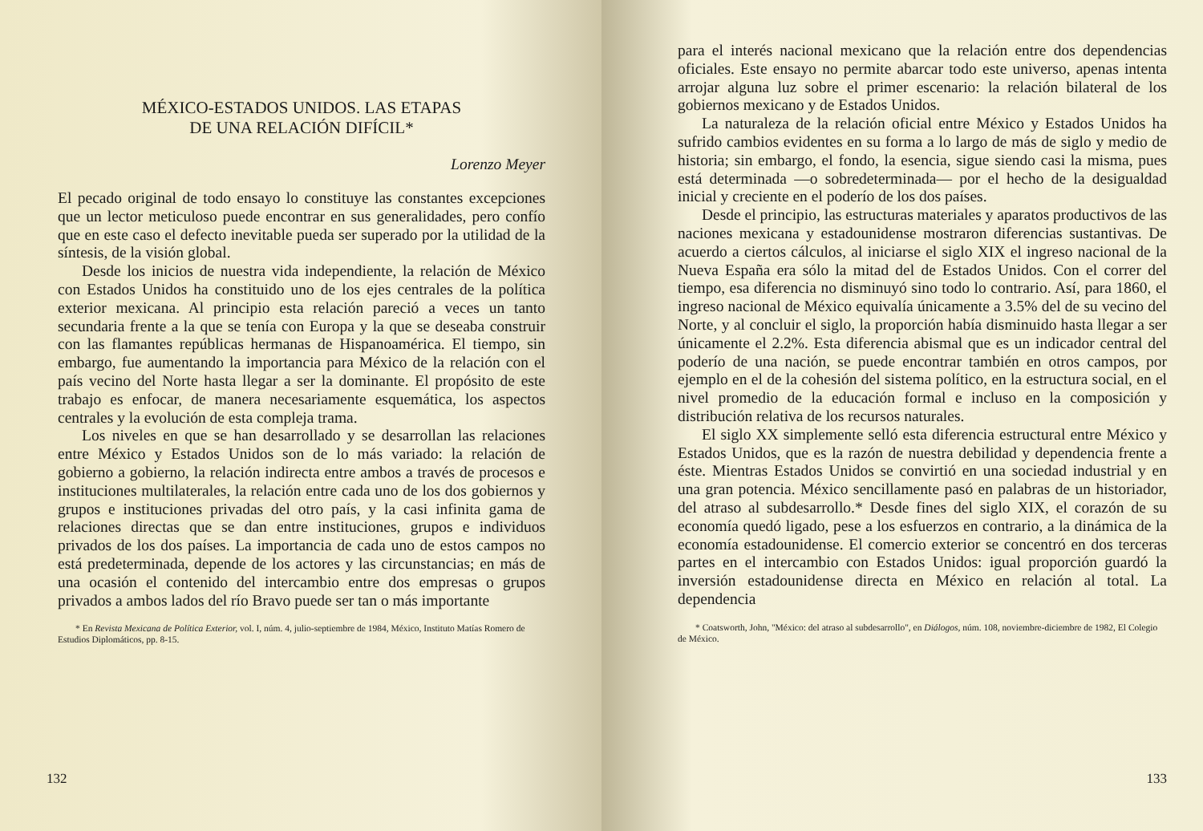MÉXICO-ESTADOS UNIDOS. LAS ETAPAS
DE UNA RELACIÓN DIFÍCIL*
Lorenzo Meyer
El pecado original de todo ensayo lo constituye las constantes excepciones que un lector meticuloso puede encontrar en sus generalidades, pero confío que en este caso el defecto inevitable pueda ser superado por la utilidad de la síntesis, de la visión global.
Desde los inicios de nuestra vida independiente, la relación de México con Estados Unidos ha constituido uno de los ejes centrales de la política exterior mexicana. Al principio esta relación pareció a veces un tanto secundaria frente a la que se tenía con Europa y la que se deseaba construir con las flamantes repúblicas hermanas de Hispanoamérica. El tiempo, sin embargo, fue aumentando la importancia para México de la relación con el país vecino del Norte hasta llegar a ser la dominante. El propósito de este trabajo es enfocar, de manera necesariamente esquemática, los aspectos centrales y la evolución de esta compleja trama.
Los niveles en que se han desarrollado y se desarrollan las relaciones entre México y Estados Unidos son de lo más variado: la relación de gobierno a gobierno, la relación indirecta entre ambos a través de procesos e instituciones multilaterales, la relación entre cada uno de los dos gobiernos y grupos e instituciones privadas del otro país, y la casi infinita gama de relaciones directas que se dan entre instituciones, grupos e individuos privados de los dos países. La importancia de cada uno de estos campos no está predeterminada, depende de los actores y las circunstancias; en más de una ocasión el contenido del intercambio entre dos empresas o grupos privados a ambos lados del río Bravo puede ser tan o más importante
* En Revista Mexicana de Política Exterior, vol. I, núm. 4, julio-septiembre de 1984, México, Instituto Matías Romero de Estudios Diplomáticos, pp. 8-15.
132
para el interés nacional mexicano que la relación entre dos dependencias oficiales. Este ensayo no permite abarcar todo este universo, apenas intenta arrojar alguna luz sobre el primer escenario: la relación bilateral de los gobiernos mexicano y de Estados Unidos.
La naturaleza de la relación oficial entre México y Estados Unidos ha sufrido cambios evidentes en su forma a lo largo de más de siglo y medio de historia; sin embargo, el fondo, la esencia, sigue siendo casi la misma, pues está determinada —o sobredeterminada— por el hecho de la desigualdad inicial y creciente en el poderío de los dos países.
Desde el principio, las estructuras materiales y aparatos productivos de las naciones mexicana y estadounidense mostraron diferencias sustantivas. De acuerdo a ciertos cálculos, al iniciarse el siglo XIX el ingreso nacional de la Nueva España era sólo la mitad del de Estados Unidos. Con el correr del tiempo, esa diferencia no disminuyó sino todo lo contrario. Así, para 1860, el ingreso nacional de México equivalía únicamente a 3.5% del de su vecino del Norte, y al concluir el siglo, la proporción había disminuido hasta llegar a ser únicamente el 2.2%. Esta diferencia abismal que es un indicador central del poderío de una nación, se puede encontrar también en otros campos, por ejemplo en el de la cohesión del sistema político, en la estructura social, en el nivel promedio de la educación formal e incluso en la composición y distribución relativa de los recursos naturales.
El siglo XX simplemente selló esta diferencia estructural entre México y Estados Unidos, que es la razón de nuestra debilidad y dependencia frente a éste. Mientras Estados Unidos se convirtió en una sociedad industrial y en una gran potencia. México sencillamente pasó en palabras de un historiador, del atraso al subdesarrollo.* Desde fines del siglo XIX, el corazón de su economía quedó ligado, pese a los esfuerzos en contrario, a la dinámica de la economía estadounidense. El comercio exterior se concentró en dos terceras partes en el intercambio con Estados Unidos: igual proporción guardó la inversión estadounidense directa en México en relación al total. La dependencia
* Coatsworth, John, "México: del atraso al subdesarrollo", en Diálogos, núm. 108, noviembre-diciembre de 1982, El Colegio de México.
133